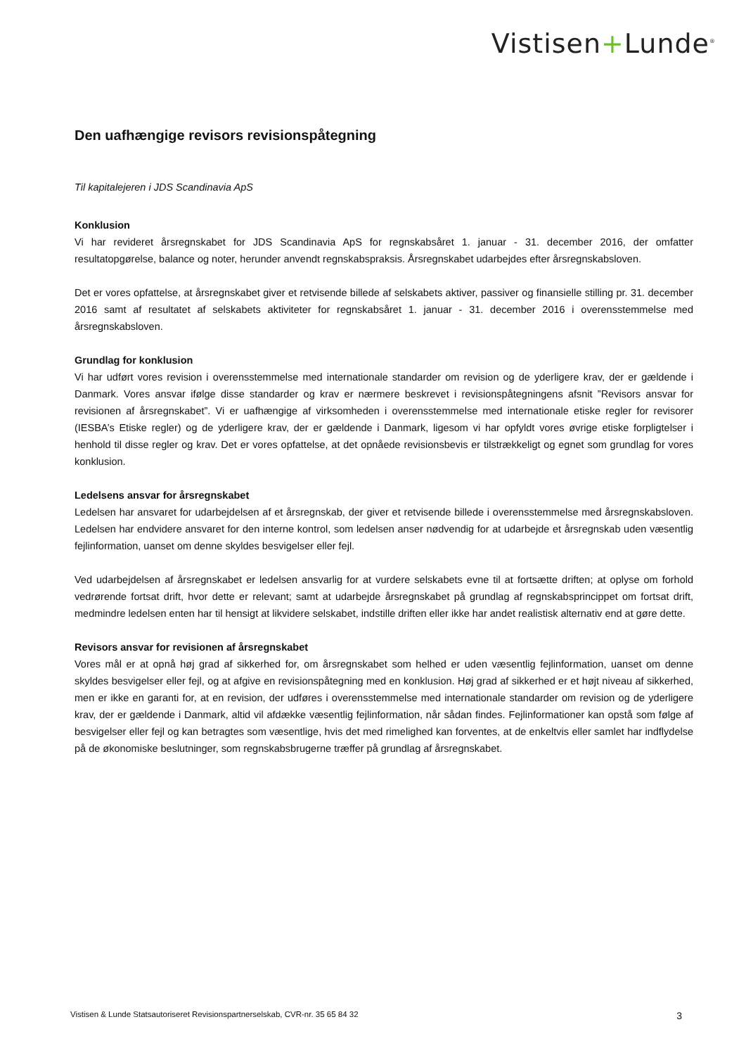Vistisen+Lunde<sup>®</sup>
Den uafhængige revisors revisionspåtegning
Til kapitalejeren i JDS Scandinavia ApS
Konklusion
Vi har revideret årsregnskabet for JDS Scandinavia ApS for regnskabsåret 1. januar - 31. december 2016, der omfatter resultatopgørelse, balance og noter, herunder anvendt regnskabspraksis. Årsregnskabet udarbejdes efter årsregnskabsloven.
Det er vores opfattelse, at årsregnskabet giver et retvisende billede af selskabets aktiver, passiver og finansielle stilling pr. 31. december 2016 samt af resultatet af selskabets aktiviteter for regnskabsåret 1. januar - 31. december 2016 i overensstemmelse med årsregnskabsloven.
Grundlag for konklusion
Vi har udført vores revision i overensstemmelse med internationale standarder om revision og de yderligere krav, der er gældende i Danmark. Vores ansvar ifølge disse standarder og krav er nærmere beskrevet i revisionspåtegningens afsnit ”Revisors ansvar for revisionen af årsregnskabet”. Vi er uafhængige af virksomheden i overensstemmelse med internationale etiske regler for revisorer (IESBA’s Etiske regler) og de yderligere krav, der er gældende i Danmark, ligesom vi har opfyldt vores øvrige etiske forpligtelser i henhold til disse regler og krav. Det er vores opfattelse, at det opnåede revisionsbevis er tilstrækkeligt og egnet som grundlag for vores konklusion.
Ledelsens ansvar for årsregnskabet
Ledelsen har ansvaret for udarbejdelsen af et årsregnskab, der giver et retvisende billede i overensstemmelse med årsregnskabsloven. Ledelsen har endvidere ansvaret for den interne kontrol, som ledelsen anser nødvendig for at udarbejde et årsregnskab uden væsentlig fejlinformation, uanset om denne skyldes besvigelser eller fejl.
Ved udarbejdelsen af årsregnskabet er ledelsen ansvarlig for at vurdere selskabets evne til at fortsætte driften; at oplyse om forhold vedrørende fortsat drift, hvor dette er relevant; samt at udarbejde årsregnskabet på grundlag af regnskabsprincippet om fortsat drift, medmindre ledelsen enten har til hensigt at likvidere selskabet, indstille driften eller ikke har andet realistisk alternativ end at gøre dette.
Revisors ansvar for revisionen af årsregnskabet
Vores mål er at opnå høj grad af sikkerhed for, om årsregnskabet som helhed er uden væsentlig fejlinformation, uanset om denne skyldes besvigelser eller fejl, og at afgive en revisionspåtegning med en konklusion. Høj grad af sikkerhed er et højt niveau af sikkerhed, men er ikke en garanti for, at en revision, der udføres i overensstemmelse med internationale standarder om revision og de yderligere krav, der er gældende i Danmark, altid vil afdække væsentlig fejlinformation, når sådan findes. Fejlinformationer kan opstå som følge af besvigelser eller fejl og kan betragtes som væsentlige, hvis det med rimelighed kan forventes, at de enkeltvis eller samlet har indflydelse på de økonomiske beslutninger, som regnskabsbrugerne træffer på grundlag af årsregnskabet.
Vistisen & Lunde Statsautoriseret Revisionspartnerselskab, CVR-nr. 35 65 84 32 3